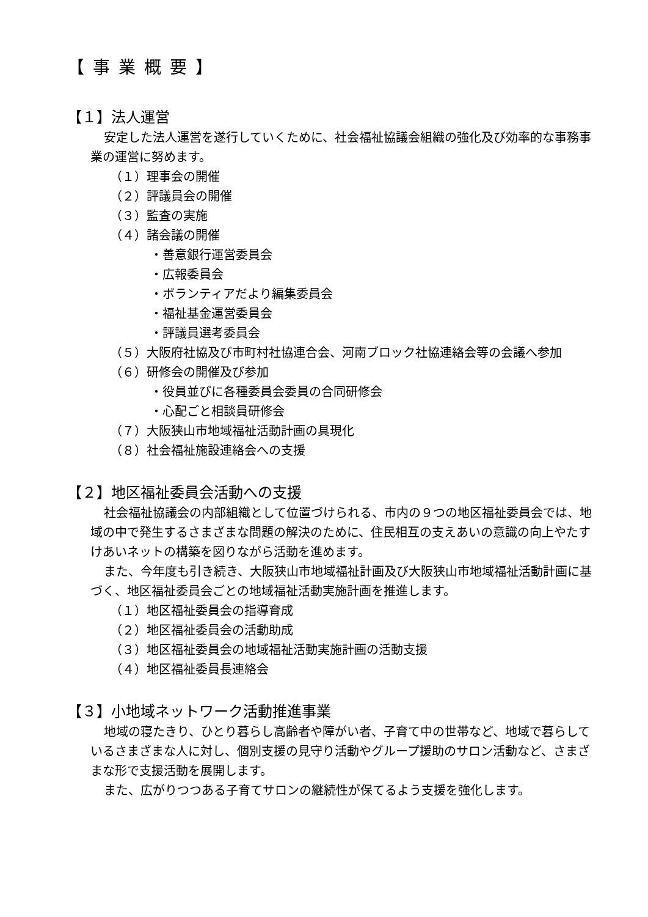【事業概要】
【１】法人運営
安定した法人運営を遂行していくために、社会福祉協議会組織の強化及び効率的な事務事業の運営に努めます。
（１）理事会の開催
（２）評議員会の開催
（３）監査の実施
（４）諸会議の開催
・善意銀行運営委員会
・広報委員会
・ボランティアだより編集委員会
・福祉基金運営委員会
・評議員選考委員会
（５）大阪府社協及び市町村社協連合会、河南ブロック社協連絡会等の会議へ参加
（６）研修会の開催及び参加
・役員並びに各種委員会委員の合同研修会
・心配ごと相談員研修会
（７）大阪狭山市地域福祉活動計画の具現化
（８）社会福祉施設連絡会への支援
【２】地区福祉委員会活動への支援
社会福祉協議会の内部組織として位置づけられる、市内の９つの地区福祉委員会では、地域の中で発生するさまざまな問題の解決のために、住民相互の支えあいの意識の向上やたすけあいネットの構築を図りながら活動を進めます。
また、今年度も引き続き、大阪狭山市地域福祉計画及び大阪狭山市地域福祉活動計画に基づく、地区福祉委員会ごとの地域福祉活動実施計画を推進します。
（１）地区福祉委員会の指導育成
（２）地区福祉委員会の活動助成
（３）地区福祉委員会の地域福祉活動実施計画の活動支援
（４）地区福祉委員長連絡会
【３】小地域ネットワーク活動推進事業
地域の寝たきり、ひとり暮らし高齢者や障がい者、子育て中の世帯など、地域で暮らしているさまざまな人に対し、個別支援の見守り活動やグループ援助のサロン活動など、さまざまな形で支援活動を展開します。
また、広がりつつある子育てサロンの継続性が保てるよう支援を強化します。